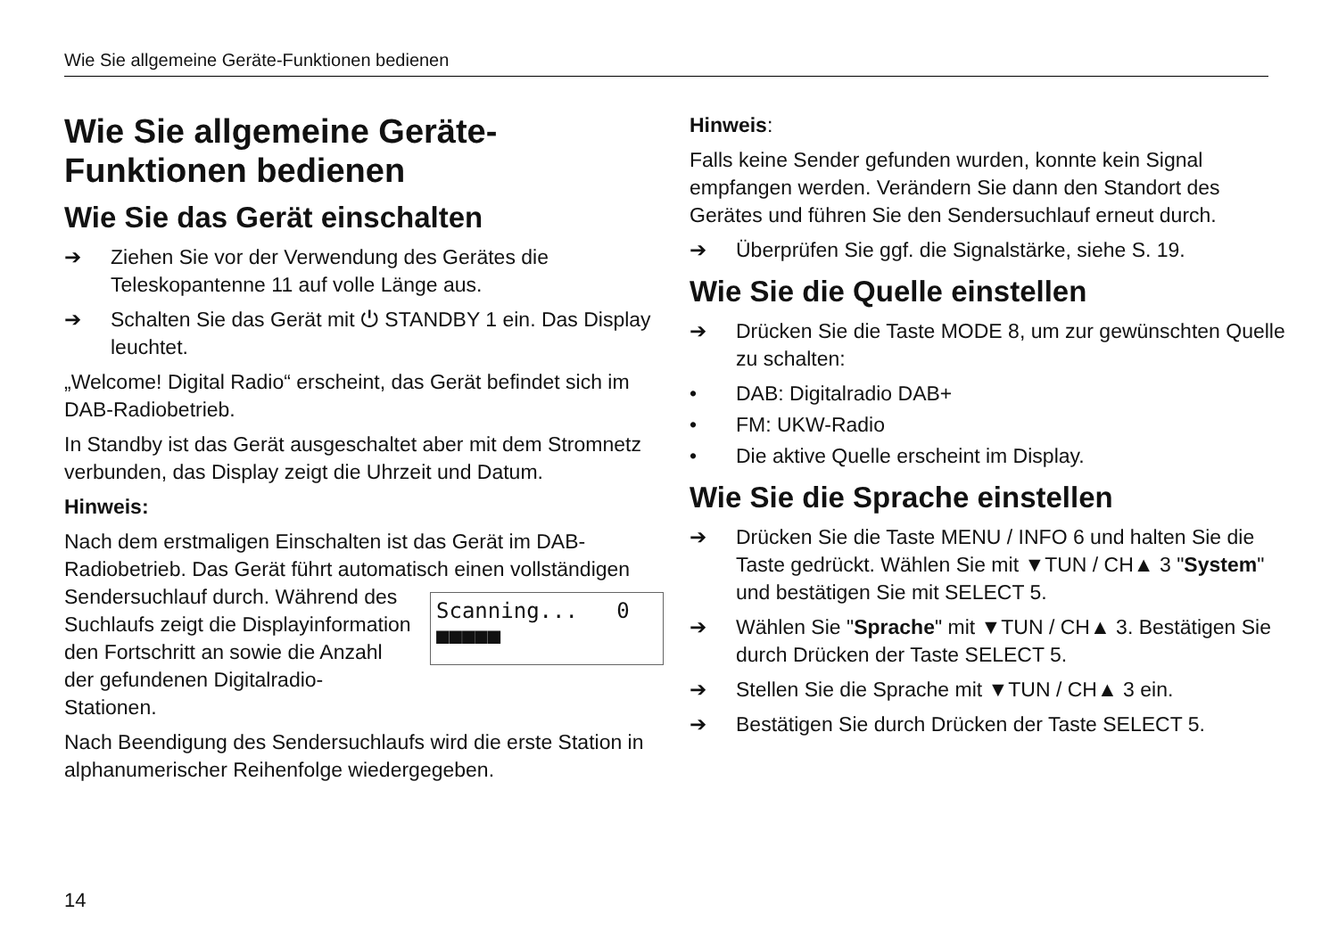Wie Sie allgemeine Geräte-Funktionen bedienen
Wie Sie allgemeine Geräte-Funktionen bedienen
Wie Sie das Gerät einschalten
➔ Ziehen Sie vor der Verwendung des Gerätes die Teleskopantenne 11 auf volle Länge aus.
➔ Schalten Sie das Gerät mit ⏻ STANDBY 1 ein. Das Display leuchtet.
„Welcome! Digital Radio“ erscheint, das Gerät befindet sich im DAB-Radiobetrieb.
In Standby ist das Gerät ausgeschaltet aber mit dem Stromnetz verbunden, das Display zeigt die Uhrzeit und Datum.
Hinweis:
Nach dem erstmaligen Einschalten ist das Gerät im DAB-Radiobetrieb. Das Gerät führt automatisch einen vollständigen Sendersuchlauf Scanning... 0
■■■■■ durch. Während des Suchlaufs zeigt die Displayinformation den Fortschritt an sowie die Anzahl der gefundenen Digitalradio-Stationen.
Nach Beendigung des Sendersuchlaufs wird die erste Station in alphanumerischer Reihenfolge wiedergegeben.
Hinweis:
Falls keine Sender gefunden wurden, konnte kein Signal empfangen werden. Verändern Sie dann den Standort des Gerätes und führen Sie den Sendersuchlauf erneut durch.
➔ Überprüfen Sie ggf. die Signalstärke, siehe S. 19.
Wie Sie die Quelle einstellen
➔ Drücken Sie die Taste MODE 8, um zur gewünschten Quelle zu schalten:
• DAB: Digitalradio DAB+
• FM: UKW-Radio
• Die aktive Quelle erscheint im Display.
Wie Sie die Sprache einstellen
➔ Drücken Sie die Taste MENU / INFO 6 und halten Sie die Taste gedrückt. Wählen Sie mit ▼TUN / CH▲ 3 "System" und bestätigen Sie mit SELECT 5.
➔ Wählen Sie "Sprache" mit ▼TUN / CH▲ 3. Bestätigen Sie durch Drücken der Taste SELECT 5.
➔ Stellen Sie die Sprache mit ▼TUN / CH▲ 3 ein.
➔ Bestätigen Sie durch Drücken der Taste SELECT 5.
14